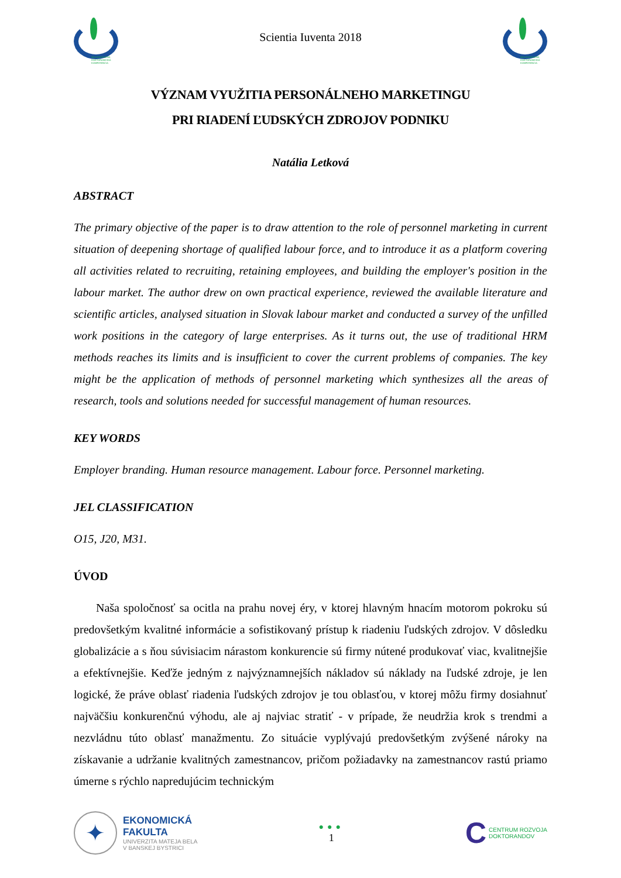MEDZINÁRODNÁ DOKTORANDSKÁ KONFERENCIA
Scientia Iuventa 2018
MEDZINÁRODNÁ DOKTORANDSKÁ KONFERENCIA
VÝZNAM VYUŽITIA PERSONÁLNEHO MARKETINGU
PRI RIADENÍ ĽUDSKÝCH ZDROJOV PODNIKU
Natália Letková
ABSTRACT
The primary objective of the paper is to draw attention to the role of personnel marketing in current situation of deepening shortage of qualified labour force, and to introduce it as a platform covering all activities related to recruiting, retaining employees, and building the employer's position in the labour market. The author drew on own practical experience, reviewed the available literature and scientific articles, analysed situation in Slovak labour market and conducted a survey of the unfilled work positions in the category of large enterprises. As it turns out, the use of traditional HRM methods reaches its limits and is insufficient to cover the current problems of companies. The key might be the application of methods of personnel marketing which synthesizes all the areas of research, tools and solutions needed for successful management of human resources.
KEY WORDS
Employer branding. Human resource management. Labour force. Personnel marketing.
JEL CLASSIFICATION
O15, J20, M31.
ÚVOD
Naša spoločnosť sa ocitla na prahu novej éry, v ktorej hlavným hnacím motorom pokroku sú predovšetkým kvalitné informácie a sofistikovaný prístup k riadeniu ľudských zdrojov. V dôsledku globalizácie a s ňou súvisiacim nárastom konkurencie sú firmy nútené produkovať viac, kvalitnejšie a efektívnejšie. Keďže jedným z najvýznamnejších nákladov sú náklady na ľudské zdroje, je len logické, že práve oblasť riadenia ľudských zdrojov je tou oblasťou, v ktorej môžu firmy dosiahnuť najväčšiu konkurenčnú výhodu, ale aj najviac stratiť - v prípade, že neudržia krok s trendmi a nezvládnu túto oblasť manažmentu. Zo situácie vyplývajú predovšetkým zvýšené nároky na získavanie a udržanie kvalitných zamestnancov, pričom požiadavky na zamestnancov rastú priamo úmerne s rýchlo napredujúcim technickým
✦
EKONOMICKÁ
FAKULTA
UNIVERZITA MATEJA BELA
V BANSKEJ BYSTRICI
●●●
1
C
CENTRUM ROZVOJA
DOKTORANDOV